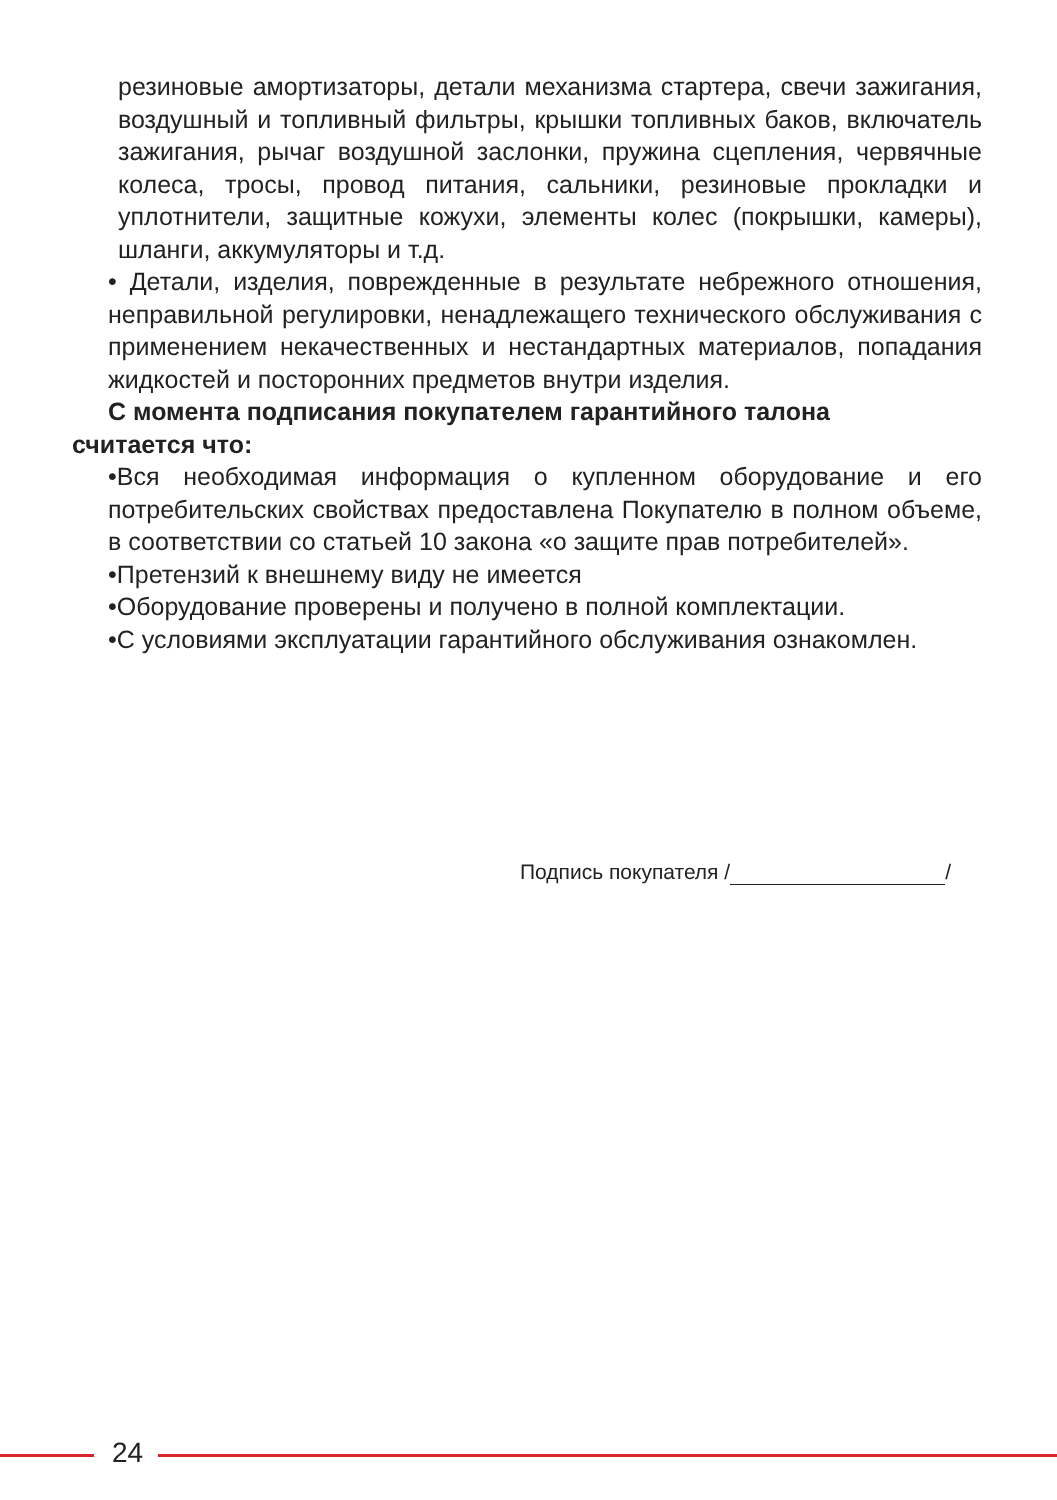резиновые амортизаторы, детали механизма стартера, свечи зажигания, воздушный и топливный фильтры, крышки топливных баков, включатель зажигания, рычаг воздушной заслонки, пружина сцепления, червячные колеса, тросы, провод питания, сальники, резиновые прокладки и уплотнители, защитные кожухи, элементы колес (покрышки, камеры), шланги, аккумуляторы и т.д.
• Детали, изделия, поврежденные в результате небрежного отношения, неправильной регулировки, ненадлежащего технического обслуживания с применением некачественных и нестандартных материалов, попадания жидкостей и посторонних предметов внутри изделия.
С момента подписания покупателем гарантийного талона
считается что:
•Вся необходимая информация о купленном оборудование и его потребительских свойствах предоставлена Покупателю в полном объеме, в соответствии со статьей 10 закона «о защите прав потребителей».
•Претензий к внешнему виду не имеется
•Оборудование проверены и получено в полной комплектации.
•С условиями эксплуатации гарантийного обслуживания ознакомлен.
Подпись покупателя / /
24